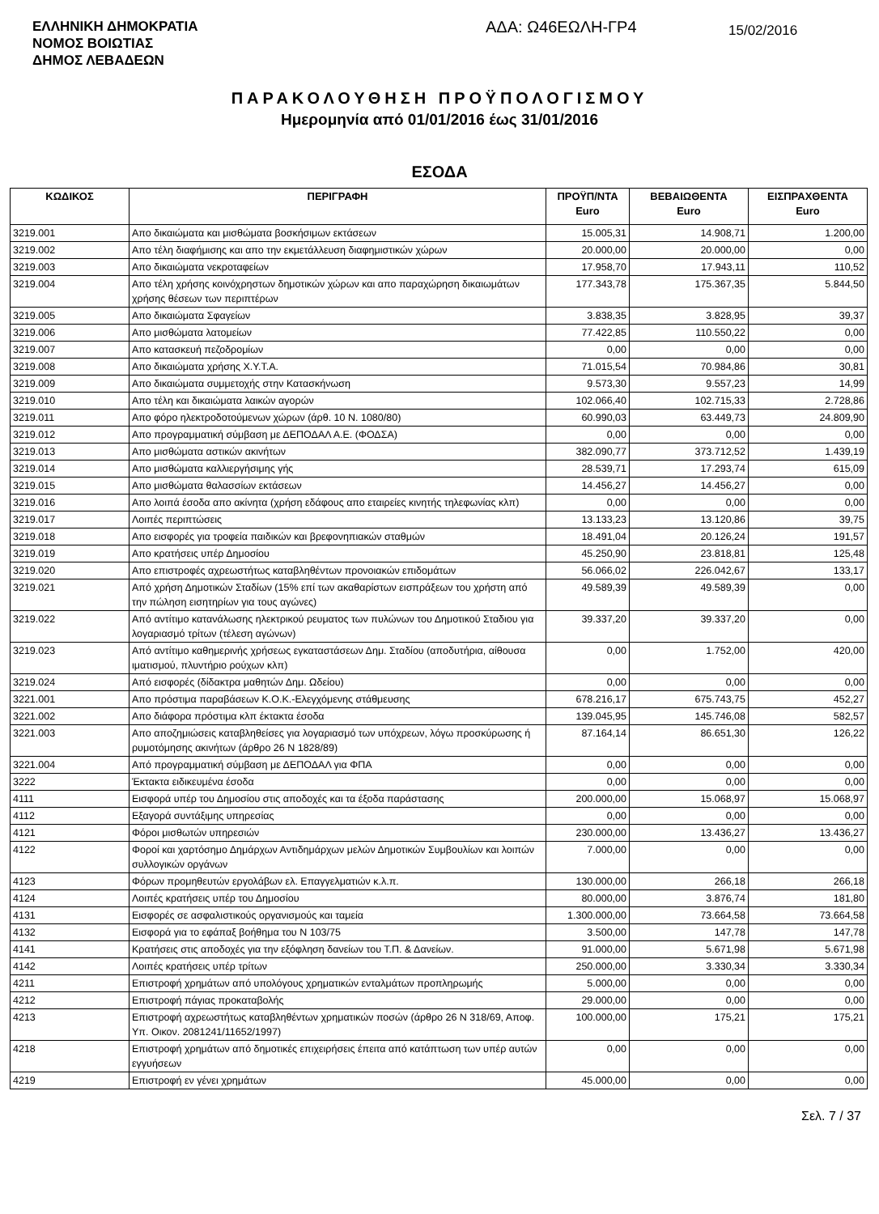ΕΛΛΗΝΙΚΗ ΔΗΜΟΚΡΑΤΙΑ
ΝΟΜΟΣ ΒΟΙΩΤΙΑΣ
ΔΗΜΟΣ ΛΕΒΑΔΕΩΝ
ΑΔΑ: Ω46ΕΩΛΗ-ΓΡ4
15/02/2016
ΠΑΡΑΚΟΛΟΥΘΗΣΗ ΠΡΟΫΠΟΛΟΓΙΣΜΟΥ
Ημερομηνία από 01/01/2016 έως 31/01/2016
ΕΣΟΔΑ
| ΚΩΔΙΚΟΣ | ΠΕΡΙΓΡΑΦΗ | ΠΡΟΫΠ/ΝΤΑ Euro | ΒΕΒΑΙΩΘΕΝΤΑ Euro | ΕΙΣΠΡΑΧΘΕΝΤΑ Euro |
| --- | --- | --- | --- | --- |
| 3219.001 | Απο δικαιώματα και μισθώματα βοσκήσιμων εκτάσεων | 15.005,31 | 14.908,71 | 1.200,00 |
| 3219.002 | Απο τέλη διαφήμισης και απο την εκμετάλλευση διαφημιστικών χώρων | 20.000,00 | 20.000,00 | 0,00 |
| 3219.003 | Απο δικαιώματα νεκροταφείων | 17.958,70 | 17.943,11 | 110,52 |
| 3219.004 | Απο τέλη χρήσης κοινόχρηστων δημοτικών χώρων και απο παραχώρηση δικαιωμάτων χρήσης θέσεων των περιπτέρων | 177.343,78 | 175.367,35 | 5.844,50 |
| 3219.005 | Απο δικαιώματα Σφαγείων | 3.838,35 | 3.828,95 | 39,37 |
| 3219.006 | Απο μισθώματα λατομείων | 77.422,85 | 110.550,22 | 0,00 |
| 3219.007 | Απο κατασκευή πεζοδρομίων | 0,00 | 0,00 | 0,00 |
| 3219.008 | Απο δικαιώματα χρήσης Χ.Υ.Τ.Α. | 71.015,54 | 70.984,86 | 30,81 |
| 3219.009 | Απο δικαιώματα συμμετοχής στην Κατασκήνωση | 9.573,30 | 9.557,23 | 14,99 |
| 3219.010 | Απο τέλη και δικαιώματα λαικών αγορών | 102.066,40 | 102.715,33 | 2.728,86 |
| 3219.011 | Απο φόρο ηλεκτροδοτούμενων χώρων (άρθ. 10 Ν. 1080/80) | 60.990,03 | 63.449,73 | 24.809,90 |
| 3219.012 | Απο προγραμματική σύμβαση με ΔΕΠΟΔΑΛ Α.Ε. (ΦΟΔΣΑ) | 0,00 | 0,00 | 0,00 |
| 3219.013 | Απο μισθώματα αστικών ακινήτων | 382.090,77 | 373.712,52 | 1.439,19 |
| 3219.014 | Απο μισθώματα καλλιεργήσιμης γής | 28.539,71 | 17.293,74 | 615,09 |
| 3219.015 | Απο μισθώματα θαλασσίων εκτάσεων | 14.456,27 | 14.456,27 | 0,00 |
| 3219.016 | Απο λοιπά έσοδα απο ακίνητα (χρήση εδάφους απο εταιρείες κινητής τηλεφωνίας κλπ) | 0,00 | 0,00 | 0,00 |
| 3219.017 | Λοιπές περιπτώσεις | 13.133,23 | 13.120,86 | 39,75 |
| 3219.018 | Απο εισφορές για τροφεία παιδικών και βρεφονηπιακών σταθμών | 18.491,04 | 20.126,24 | 191,57 |
| 3219.019 | Απο κρατήσεις υπέρ Δημοσίου | 45.250,90 | 23.818,81 | 125,48 |
| 3219.020 | Απο επιστροφές αχρεωστήτως καταβληθέντων προνοιακών επιδομάτων | 56.066,02 | 226.042,67 | 133,17 |
| 3219.021 | Από χρήση Δημοτικών Σταδίων (15% επί των ακαθαρίστων εισπράξεων του χρήστη από την πώληση εισητηρίων για τους αγώνες) | 49.589,39 | 49.589,39 | 0,00 |
| 3219.022 | Από αντίτιμο κατανάλωσης ηλεκτρικού ρευματος των πυλώνων του Δημοτικού Σταδιου για λογαριασμό τρίτων (τέλεση αγώνων) | 39.337,20 | 39.337,20 | 0,00 |
| 3219.023 | Από αντίτιμο καθημερινής χρήσεως εγκαταστάσεων Δημ. Σταδίου (αποδυτήρια, αίθουσα ιματισμού, πλυντήριο ρούχων κλπ) | 0,00 | 1.752,00 | 420,00 |
| 3219.024 | Από εισφορές (δίδακτρα μαθητών Δημ. Ωδείου) | 0,00 | 0,00 | 0,00 |
| 3221.001 | Απο πρόστιμα παραβάσεων Κ.Ο.Κ.-Ελεγχόμενης στάθμευσης | 678.216,17 | 675.743,75 | 452,27 |
| 3221.002 | Απο διάφορα πρόστιμα κλπ έκτακτα έσοδα | 139.045,95 | 145.746,08 | 582,57 |
| 3221.003 | Απο αποζημιώσεις καταβληθείσες για λογαριασμό των υπόχρεων, λόγω προσκύρωσης ή ρυμοτόμησης ακινήτων (άρθρο 26 Ν 1828/89) | 87.164,14 | 86.651,30 | 126,22 |
| 3221.004 | Από προγραμματική σύμβαση με ΔΕΠΟΔΑΛ για ΦΠΑ | 0,00 | 0,00 | 0,00 |
| 3222 | Έκτακτα ειδικευμένα έσοδα | 0,00 | 0,00 | 0,00 |
| 4111 | Εισφορά υπέρ του Δημοσίου στις αποδοχές και τα έξοδα παράστασης | 200.000,00 | 15.068,97 | 15.068,97 |
| 4112 | Εξαγορά συντάξιμης υπηρεσίας | 0,00 | 0,00 | 0,00 |
| 4121 | Φόροι μισθωτών υπηρεσιών | 230.000,00 | 13.436,27 | 13.436,27 |
| 4122 | Φοροί και χαρτόσημο Δημάρχων Αντιδημάρχων μελών Δημοτικών Συμβουλίων και λοιπών συλλογικών οργάνων | 7.000,00 | 0,00 | 0,00 |
| 4123 | Φόρων προμηθευτών εργολάβων ελ. Επαγγελματιών κ.λ.π. | 130.000,00 | 266,18 | 266,18 |
| 4124 | Λοιπές κρατήσεις υπέρ του Δημοσίου | 80.000,00 | 3.876,74 | 181,80 |
| 4131 | Εισφορές σε ασφαλιστικούς οργανισμούς και ταμεία | 1.300.000,00 | 73.664,58 | 73.664,58 |
| 4132 | Εισφορά για το εφάπαξ βοήθημα του Ν 103/75 | 3.500,00 | 147,78 | 147,78 |
| 4141 | Κρατήσεις στις αποδοχές για την εξόφληση δανείων του Τ.Π. & Δανείων. | 91.000,00 | 5.671,98 | 5.671,98 |
| 4142 | Λοιπές κρατήσεις υπέρ τρίτων | 250.000,00 | 3.330,34 | 3.330,34 |
| 4211 | Επιστροφή χρημάτων από υπολόγους χρηματικών ενταλμάτων προπληρωμής | 5.000,00 | 0,00 | 0,00 |
| 4212 | Επιστροφή πάγιας προκαταβολής | 29.000,00 | 0,00 | 0,00 |
| 4213 | Επιστροφή αχρεωστήτως καταβληθέντων χρηματικών ποσών (άρθρο 26 Ν 318/69, Αποφ. Υπ. Οικον. 2081241/11652/1997) | 100.000,00 | 175,21 | 175,21 |
| 4218 | Επιστροφή χρημάτων από δημοτικές επιχειρήσεις έπειτα από κατάπτωση των υπέρ αυτών εγγυήσεων | 0,00 | 0,00 | 0,00 |
| 4219 | Επιστροφή εν γένει χρημάτων | 45.000,00 | 0,00 | 0,00 |
Σελ. 7 / 37